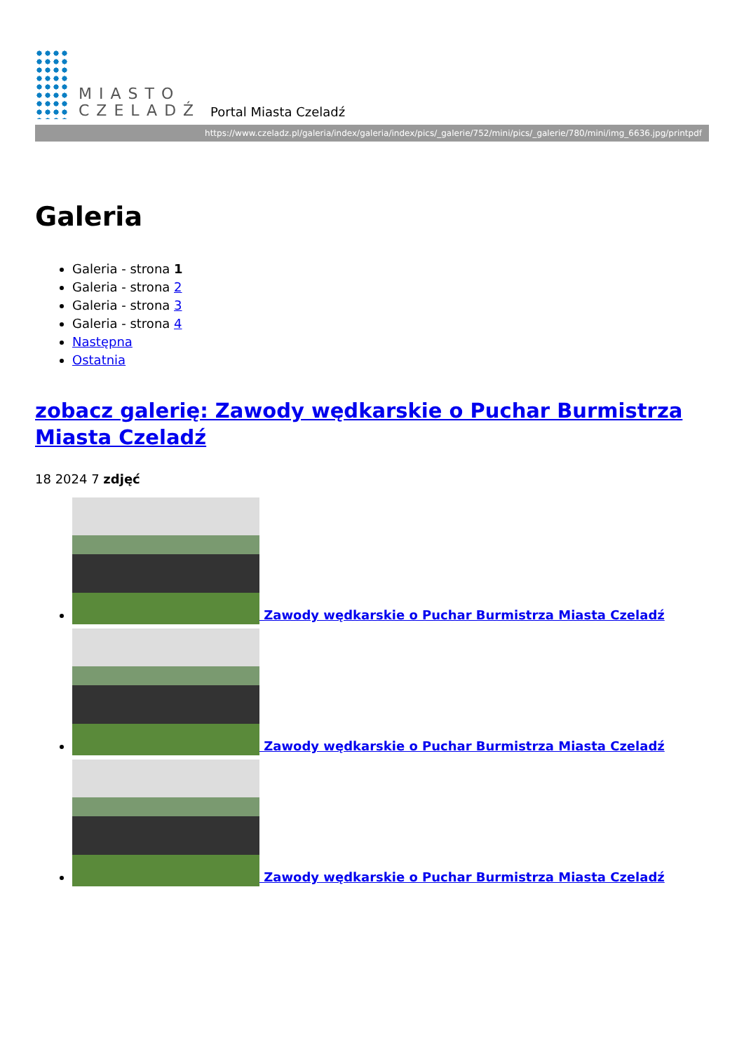MIASTO
CZELADŹ
Portal Miasta Czeladź
https://www.czeladz.pl/galeria/index/galeria/index/pics/_galerie/752/mini/pics/_galerie/780/mini/img_6636.jpg/printpdf
Galeria
Galeria - strona 1
Galeria - strona 2
Galeria - strona 3
Galeria - strona 4
Następna
Ostatnia
zobacz galerię: Zawody wędkarskie o Puchar Burmistrza Miasta Czeladź
18 2024 7 zdjęć
Zawody wędkarskie o Puchar Burmistrza Miasta Czeladź
Zawody wędkarskie o Puchar Burmistrza Miasta Czeladź
Zawody wędkarskie o Puchar Burmistrza Miasta Czeladź